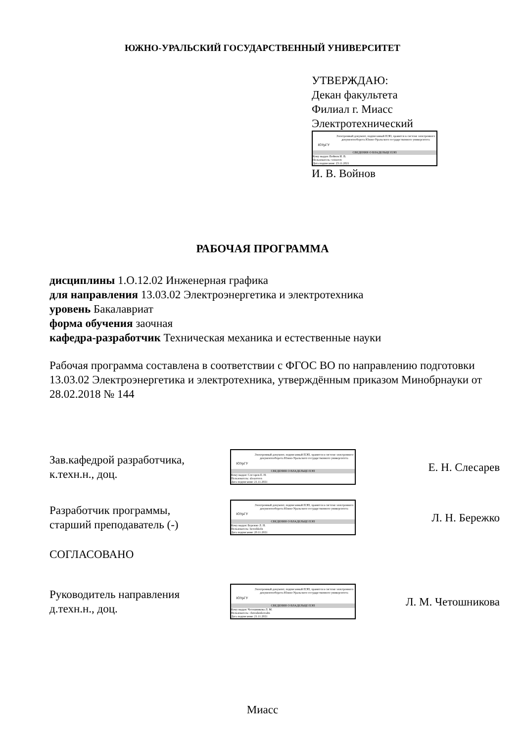ЮЖНО-УРАЛЬСКИЙ ГОСУДАРСТВЕННЫЙ УНИВЕРСИТЕТ
УТВЕРЖДАЮ:
Декан факультета
Филиал г. Миасс
Электротехнический
ЮУрГУ
Электронный документ, подписанный ПЭП, хранится в системе электронного документооборота Южно-Уральского государственного университета
СВЕДЕНИЯ О ВЛАДЕЛЬЦЕ ПЭП
Кому выдан: Войнов И. В.
Пользователь: voinoviv
Дата подписания: 23.11.2021
И. В. Войнов
РАБОЧАЯ ПРОГРАММА
дисциплины 1.О.12.02 Инженерная графика
для направления 13.03.02 Электроэнергетика и электротехника
уровень Бакалавриат
форма обучения заочная
кафедра-разработчик Техническая механика и естественные науки
Рабочая программа составлена в соответствии с ФГОС ВО по направлению подготовки 13.03.02 Электроэнергетика и электротехника, утверждённым приказом Минобрнауки от 28.02.2018 № 144
Зав.кафедрой разработчика,
к.техн.н., доц.
ЮУрГУ
Электронный документ, подписанный ПЭП, хранится в системе электронного документооборота Южно-Уральского государственного университета
СВЕДЕНИЯ О ВЛАДЕЛЬЦЕ ПЭП
Кому выдан: Слесарев Е. Н.
Пользователь: slesareven
Дата подписания: 21.11.2021
Е. Н. Слесарев
Разработчик программы,
старший преподаватель (-)
ЮУрГУ
Электронный документ, подписанный ПЭП, хранится в системе электронного документооборота Южно-Уральского государственного университета
СВЕДЕНИЯ О ВЛАДЕЛЬЦЕ ПЭП
Кому выдан: Бережко Л. Н.
Пользователь: berezhkoln
Дата подписания: 20.11.2021
Л. Н. Бережко
СОГЛАСОВАНО
Руководитель направления
д.техн.н., доц.
ЮУрГУ
Электронный документ, подписанный ПЭП, хранится в системе электронного документооборота Южно-Уральского государственного университета
СВЕДЕНИЯ О ВЛАДЕЛЬЦЕ ПЭП
Кому выдан: Четошникова Л. М.
Пользователь: chetoshnikovalm
Дата подписания: 21.11.2021
Л. М. Четошникова
Миасс